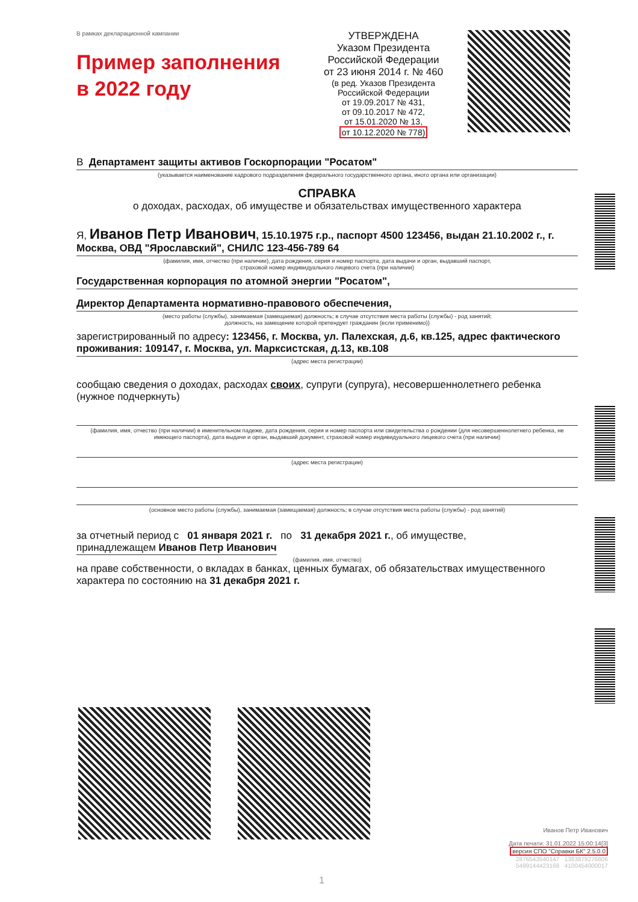В рамках декларационной кампании
Пример заполнения
в 2022 году
УТВЕРЖДЕНА
Указом Президента
Российской Федерации
от 23 июня 2014 г. № 460
(в ред. Указов Президента
Российской Федерации
от 19.09.2017 № 431,
от 09.10.2017 № 472,
от 15.01.2020 № 13,
от 10.12.2020 № 778)
В Департамент защиты активов Госкорпорации "Росатом"
(указывается наименование кадрового подразделения федерального государственного органа, иного органа или организации)
СПРАВКА
о доходах, расходах, об имуществе и обязательствах имущественного характера
Я, Иванов Петр Иванович, 15.10.1975 г.р., паспорт 4500 123456, выдан 21.10.2002 г., г. Москва, ОВД "Ярославский", СНИЛС 123-456-789 64
(фамилия, имя, отчество (при наличии), дата рождения, серия и номер паспорта, дата выдачи и орган, выдавший паспорт,
страховой номер индивидуального лицевого счета (при наличии)
Государственная корпорация по атомной энергии "Росатом",
Директор Департамента нормативно-правового обеспечения,
(место работы (службы), занимаемая (замещаемая) должность; в случае отсутствия места работы (службы) - род занятий;
должность, на замещение которой претендует гражданин (если применимо))
зарегистрированный по адресу: 123456, г. Москва, ул. Палехская, д.6, кв.125, адрес фактического проживания: 109147, г. Москва, ул. Марксистская, д.13, кв.108
(адрес места регистрации)
сообщаю сведения о доходах, расходах своих, супруги (супруга), несовершеннолетнего ребенка (нужное подчеркнуть)
(фамилия, имя, отчество (при наличии) в именительном падеже, дата рождения, серия и номер паспорта или свидетельства о рождении (для несовершеннолетнего ребенка, не имеющего паспорта), дата выдачи и орган, выдавший документ, страховой номер индивидуального лицевого счета (при наличии)
(адрес места регистрации)
(основное место работы (службы), занимаемая (замещаемая) должность; в случае отсутствия места работы (службы) - род занятий)
за отчетный период с 01 января 2021 г. по 31 декабря 2021 г., об имуществе,
принадлежащем Иванов Петр Иванович
(фамилия, имя, отчество)
на праве собственности, о вкладах в банках, ценных бумагах, об обязательствах имущественного характера по состоянию на 31 декабря 2021 г.
Иванов Петр Иванович
Дата печати: 31.01.2022 15:00:14[3]
версия СПО "Справки БК" 2.5.0.0
2876543540147 1383879276806
5499144423168 4100454000017
1